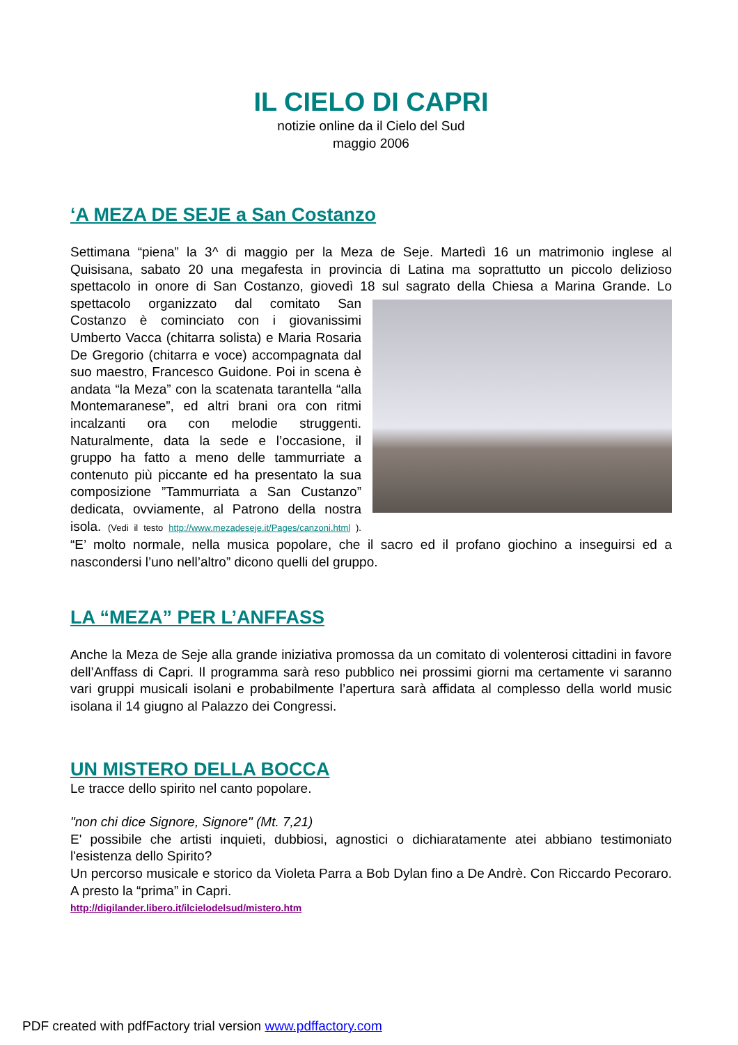IL CIELO DI CAPRI
notizie online da il Cielo del Sud
maggio 2006
‘A MEZA DE SEJE a San Costanzo
Settimana “piena” la 3^ di maggio per la Meza de Seje. Martedì 16 un matrimonio inglese al Quisisana, sabato 20 una megafesta in provincia di Latina ma soprattutto un piccolo delizioso spettacolo in onore di San Costanzo, giovedì 18 sul sagrato della Chiesa a Marina Grande. Lo spettacolo organizzato dal comitato San Costanzo è cominciato con i giovanissimi Umberto Vacca (chitarra solista) e Maria Rosaria De Gregorio (chitarra e voce) accompagnata dal suo maestro, Francesco Guidone. Poi in scena è andata “la Meza” con la scatenata tarantella “alla Montemaranese”, ed altri brani ora con ritmi incalzanti ora con melodie struggenti. Naturalmente, data la sede e l’occasione, il gruppo ha fatto a meno delle tammurriate a contenuto più piccante ed ha presentato la sua composizione ”Tammurriata a San Custanzo” dedicata, ovviamente, al Patrono della nostra isola. (Vedi il testo http://www.mezadeseje.it/Pages/canzoni.html ). “E’ molto normale, nella musica popolare, che il sacro ed il profano giochino a inseguirsi ed a nascondersi l’uno nell’altro” dicono quelli del gruppo.
LA “MEZA” PER L’ANFFASS
Anche la Meza de Seje alla grande iniziativa promossa da un comitato di volenterosi cittadini in favore dell’Anffass di Capri. Il programma sarà reso pubblico nei prossimi giorni ma certamente vi saranno vari gruppi musicali isolani e probabilmente l’apertura sarà affidata al complesso della world music isolana il 14 giugno al Palazzo dei Congressi.
UN MISTERO DELLA BOCCA
Le tracce dello spirito nel canto popolare.
"non chi dice Signore, Signore" (Mt. 7,21)
E' possibile che artisti inquieti, dubbiosi, agnostici o dichiaratamente atei abbiano testimoniato l'esistenza dello Spirito?
Un percorso musicale e storico da Violeta Parra a Bob Dylan fino a De Andrè. Con Riccardo Pecoraro. A presto la “prima” in Capri.
http://digilander.libero.it/ilcielodelsud/mistero.htm
PDF created with pdfFactory trial version www.pdffactory.com